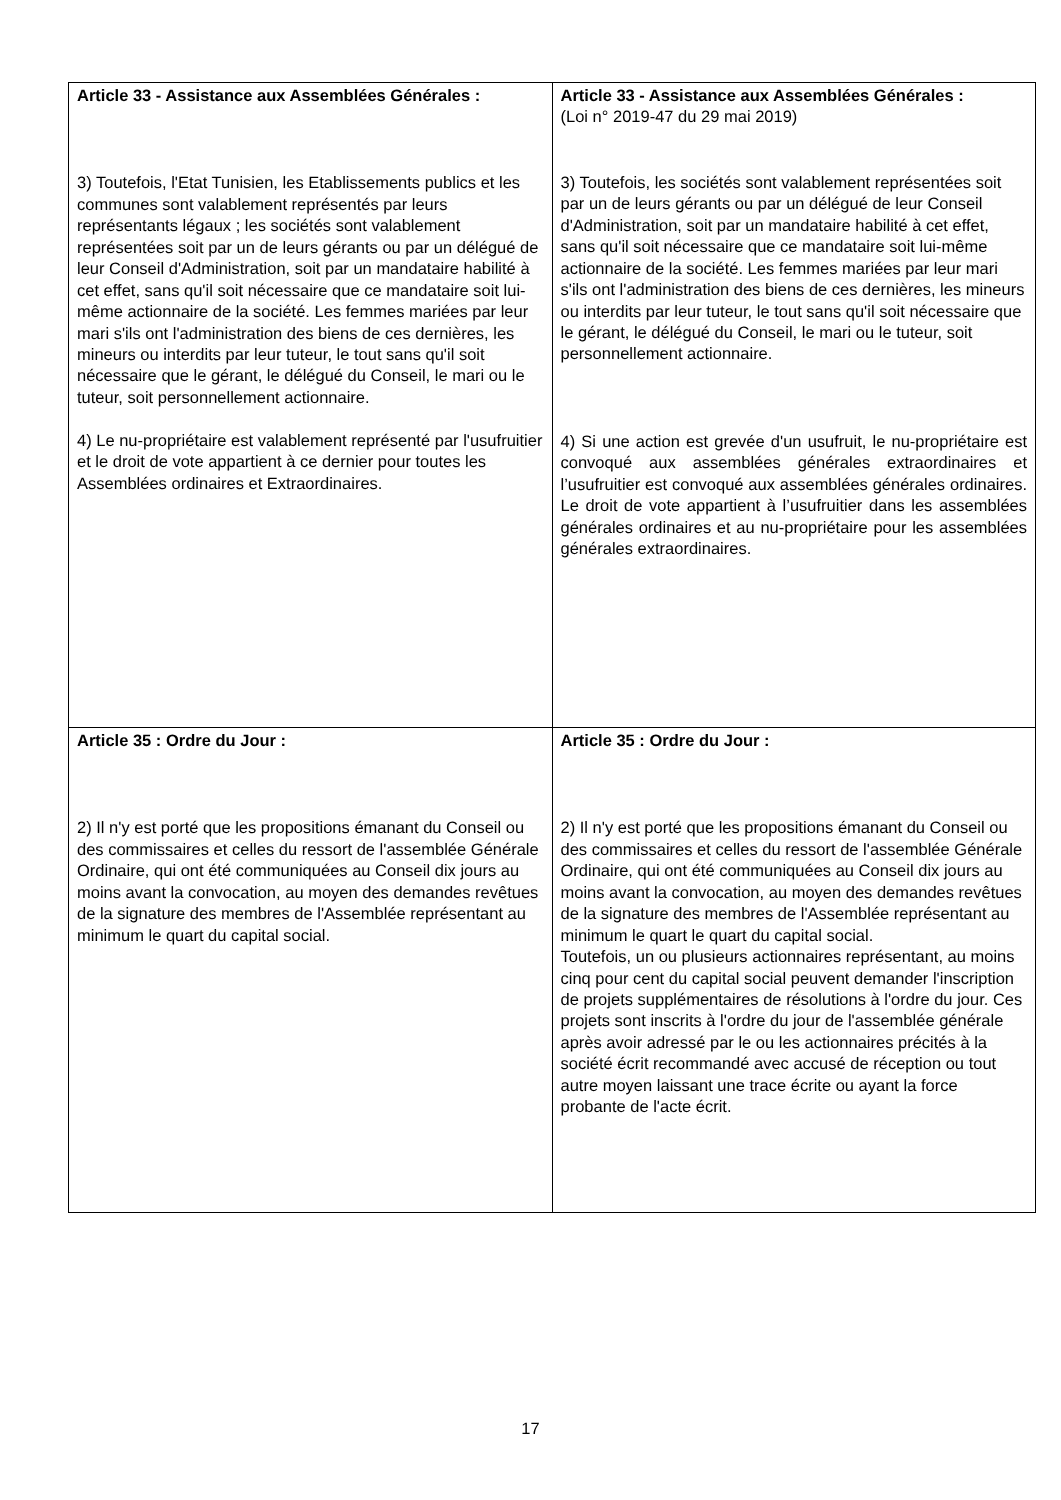| Article 33 - Assistance aux Assemblées Générales : 3) Toutefois, l'Etat Tunisien, les Etablissements publics et les communes sont valablement représentés par leurs représentants légaux ; les sociétés sont valablement représentées soit par un de leurs gérants ou par un délégué de leur Conseil d'Administration, soit par un mandataire habilité à cet effet, sans qu'il soit nécessaire que ce mandataire soit lui-même actionnaire de la société. Les femmes mariées par leur mari s'ils ont l'administration des biens de ces dernières, les mineurs ou interdits par leur tuteur, le tout sans qu'il soit nécessaire que le gérant, le délégué du Conseil, le mari ou le tuteur, soit personnellement actionnaire. 4) Le nu-propriétaire est valablement représenté par l'usufruitier et le droit de vote appartient à ce dernier pour toutes les Assemblées ordinaires et Extraordinaires. | Article 33 - Assistance aux Assemblées Générales : (Loi n° 2019-47 du 29 mai 2019) 3) Toutefois, les sociétés sont valablement représentées soit par un de leurs gérants ou par un délégué de leur Conseil d'Administration, soit par un mandataire habilité à cet effet, sans qu'il soit nécessaire que ce mandataire soit lui-même actionnaire de la société. Les femmes mariées par leur mari s'ils ont l'administration des biens de ces dernières, les mineurs ou interdits par leur tuteur, le tout sans qu'il soit nécessaire que le gérant, le délégué du Conseil, le mari ou le tuteur, soit personnellement actionnaire. 4) Si une action est grevée d'un usufruit, le nu-propriétaire est convoqué aux assemblées générales extraordinaires et l’usufruitier est convoqué aux assemblées générales ordinaires. Le droit de vote appartient à l’usufruitier dans les assemblées générales ordinaires et au nu-propriétaire pour les assemblées générales extraordinaires. |
| Article 35 : Ordre du Jour : 2) Il n'y est porté que les propositions émanant du Conseil ou des commissaires et celles du ressort de l'assemblée Générale Ordinaire, qui ont été communiquées au Conseil dix jours au moins avant la convocation, au moyen des demandes revêtues de la signature des membres de l'Assemblée représentant au minimum le quart du capital social. | Article 35 : Ordre du Jour : 2) Il n'y est porté que les propositions émanant du Conseil ou des commissaires et celles du ressort de l'assemblée Générale Ordinaire, qui ont été communiquées au Conseil dix jours au moins avant la convocation, au moyen des demandes revêtues de la signature des membres de l'Assemblée représentant au minimum le quart le quart du capital social. Toutefois, un ou plusieurs actionnaires représentant, au moins cinq pour cent du capital social peuvent demander l'inscription de projets supplémentaires de résolutions à l'ordre du jour. Ces projets sont inscrits à l'ordre du jour de l'assemblée générale après avoir adressé par le ou les actionnaires précités à la société écrit recommandé avec accusé de réception ou tout autre moyen laissant une trace écrite ou ayant la force probante de l'acte écrit. |
17